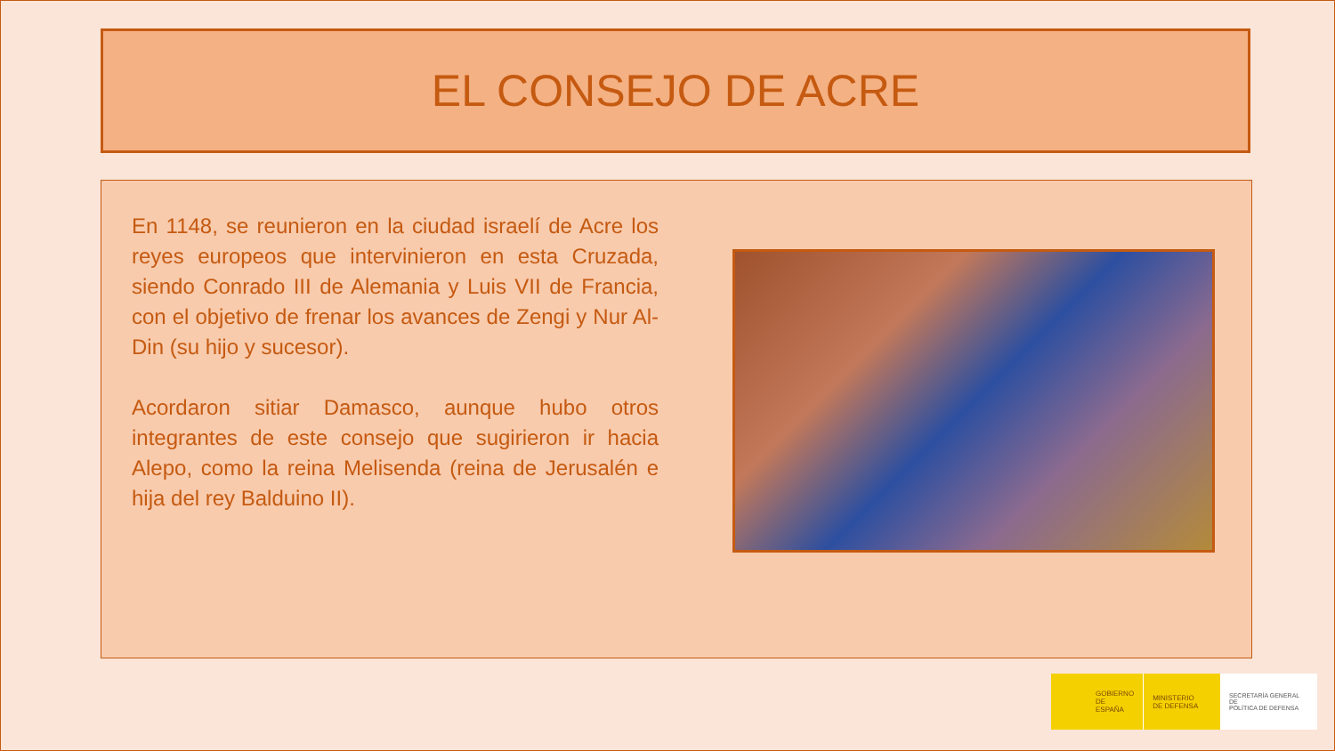EL CONSEJO DE ACRE
En 1148, se reunieron en la ciudad israelí de Acre los reyes europeos que intervinieron en esta Cruzada, siendo Conrado III de Alemania y Luis VII de Francia, con el objetivo de frenar los avances de Zengi y Nur Al- Din (su hijo y sucesor).
Acordaron sitiar Damasco, aunque hubo otros integrantes de este consejo que sugirieron ir hacia Alepo, como la reina Melisenda (reina de Jerusalén e hija del rey Balduino II).
GOBIERNO
DE ESPAÑA
MINISTERIO
DE DEFENSA
SECRETARÍA GENERAL DE
POLÍTICA DE DEFENSA